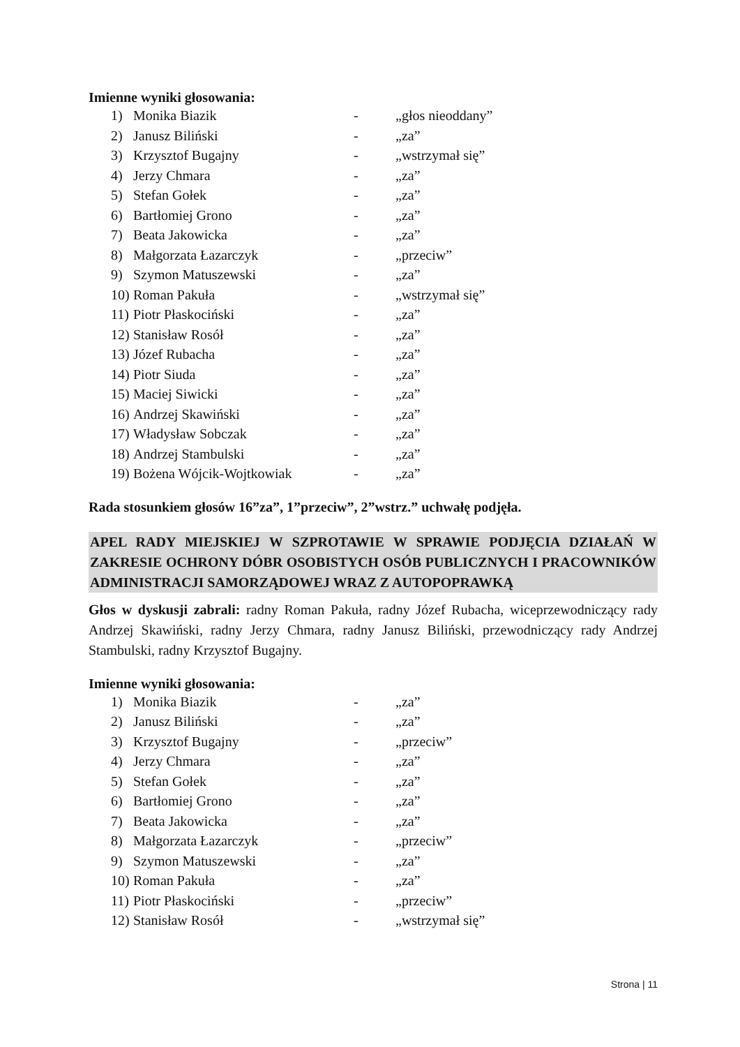Imienne wyniki głosowania:
1) Monika Biazik - „głos nieoddany”
2) Janusz Biliński - „za”
3) Krzysztof Bugajny - „wstrzymał się”
4) Jerzy Chmara - „za”
5) Stefan Gołek - „za”
6) Bartłomiej Grono - „za”
7) Beata Jakowicka - „za”
8) Małgorzata Łazarczyk - „przeciw”
9) Szymon Matuszewski - „za”
10) Roman Pakuła - „wstrzymał się”
11) Piotr Płaskociński - „za”
12) Stanisław Rosół - „za”
13) Józef Rubacha - „za”
14) Piotr Siuda - „za”
15) Maciej Siwicki - „za”
16) Andrzej Skawiński - „za”
17) Władysław Sobczak - „za”
18) Andrzej Stambulski - „za”
19) Bożena Wójcik-Wojtkowiak - „za”
Rada stosunkiem głosów 16”za”, 1”przeciw”, 2”wstrz.” uchwałę podjęła.
APEL RADY MIEJSKIEJ W SZPROTAWIE W SPRAWIE PODJĘCIA DZIAŁAŃ W ZAKRESIE OCHRONY DÓBR OSOBISTYCH OSÓB PUBLICZNYCH I PRACOWNIKÓW ADMINISTRACJI SAMORZĄDOWEJ WRAZ Z AUTOPOPRAWKĄ
Głos w dyskusji zabrali: radny Roman Pakuła, radny Józef Rubacha, wiceprzewodniczący rady Andrzej Skawiński, radny Jerzy Chmara, radny Janusz Biliński, przewodniczący rady Andrzej Stambulski, radny Krzysztof Bugajny.
Imienne wyniki głosowania:
1) Monika Biazik - „za”
2) Janusz Biliński - „za”
3) Krzysztof Bugajny - „przeciw”
4) Jerzy Chmara - „za”
5) Stefan Gołek - „za”
6) Bartłomiej Grono - „za”
7) Beata Jakowicka - „za”
8) Małgorzata Łazarczyk - „przeciw”
9) Szymon Matuszewski - „za”
10) Roman Pakuła - „za”
11) Piotr Płaskociński - „przeciw”
12) Stanisław Rosół - „wstrzymał się”
Strona | 11